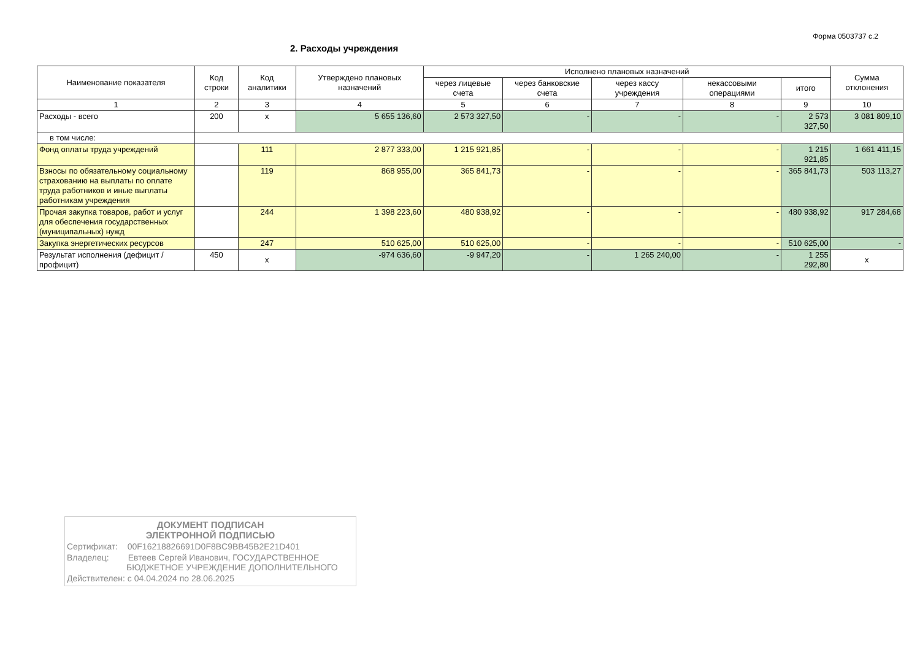Форма 0503737 с.2
2. Расходы учреждения
| Наименование показателя | Код строки | Код аналитики | Утверждено плановых назначений | Исполнено плановых назначений | | | | | Сумма отклонения |
| --- | --- | --- | --- | --- | --- | --- | --- | --- | --- |
| | | | | через лицевые счета | через банковские счета | через кассу учреждения | некассовыми операциями | итого | |
| 1 | 2 | 3 | 4 | 5 | 6 | 7 | 8 | 9 | 10 |
| Расходы - всего | 200 | x | 5 655 136,60 | 2 573 327,50 | - | - | - | 2 573 327,50 | 3 081 809,10 |
| в том числе: | | | | | | | | | |
| Фонд оплаты труда учреждений | | 111 | 2 877 333,00 | 1 215 921,85 | - | - | - | 1 215 921,85 | 1 661 411,15 |
| Взносы по обязательному социальному страхованию на выплаты по оплате труда работников и иные выплаты работникам учреждения | | 119 | 868 955,00 | 365 841,73 | - | - | - | 365 841,73 | 503 113,27 |
| Прочая закупка товаров, работ и услуг для обеспечения государственных (муниципальных) нужд | | 244 | 1 398 223,60 | 480 938,92 | - | - | - | 480 938,92 | 917 284,68 |
| Закупка энергетических ресурсов | | 247 | 510 625,00 | 510 625,00 | - | - | - | 510 625,00 | - |
| Результат исполнения (дефицит / профицит) | 450 | x | -974 636,60 | -9 947,20 | - | 1 265 240,00 | - | 1 255 292,80 | x |
ДОКУМЕНТ ПОДПИСАН
ЭЛЕКТРОННОЙ ПОДПИСЬЮ
Сертификат: 00F16218826691D0F8BC9BB45B2E21D401
Владелец: Евтеев Сергей Иванович, ГОСУДАРСТВЕННОЕ
БЮДЖЕТНОЕ УЧРЕЖДЕНИЕ ДОПОЛНИТЕЛЬНОГО
Действителен: с 04.04.2024 по 28.06.2025